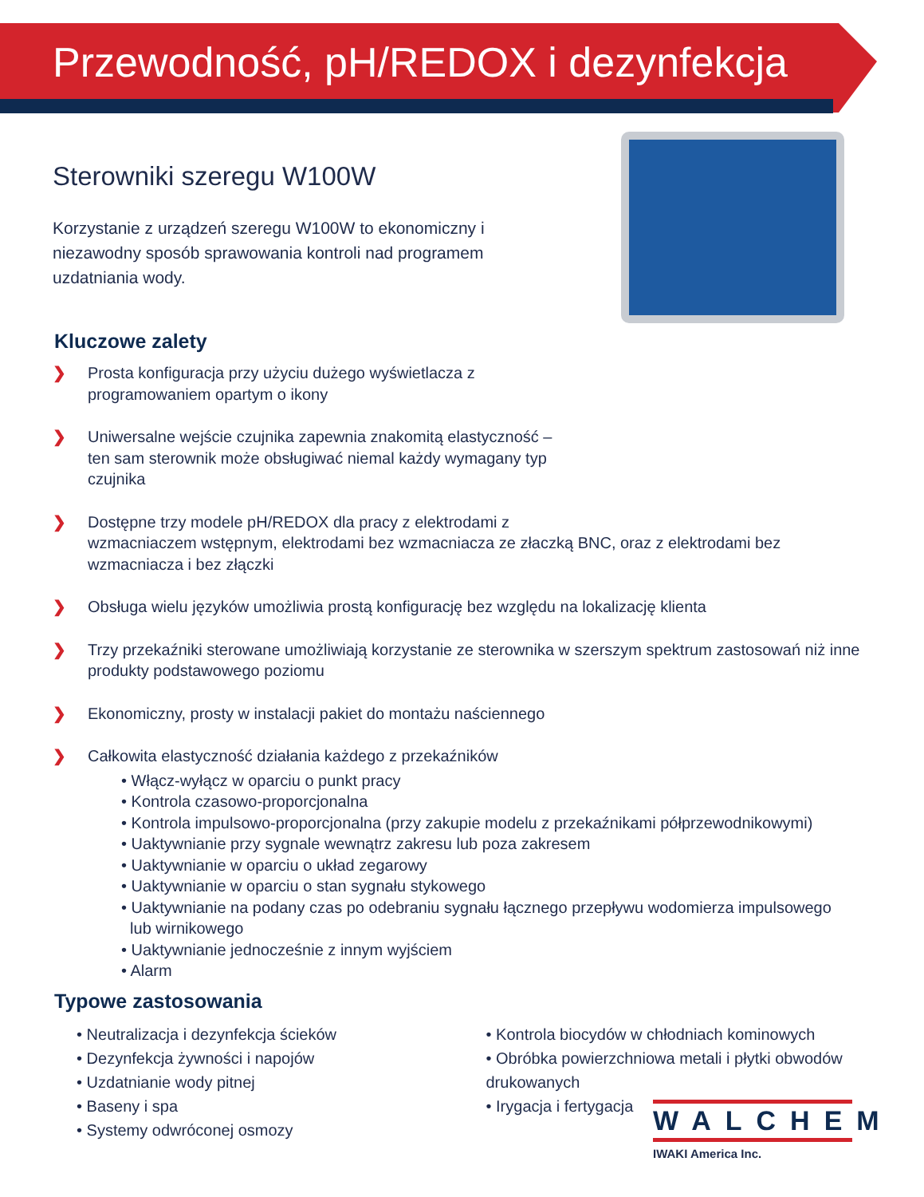Przewodność, pH/REDOX i dezynfekcja
Sterowniki szeregu W100W
Korzystanie z urządzeń szeregu W100W to ekonomiczny i niezawodny sposób sprawowania kontroli nad programem uzdatniania wody.
Kluczowe zalety
❯ Prosta konfiguracja przy użyciu dużego wyświetlacza z programowaniem opartym o ikony
❯ Uniwersalne wejście czujnika zapewnia znakomitą elastyczność – ten sam sterownik może obsługiwać niemal każdy wymagany typ czujnika
❯ Dostępne trzy modele pH/REDOX dla pracy z elektrodami z
wzmacniaczem wstępnym, elektrodami bez wzmacniacza ze złaczką BNC, oraz z elektrodami bez wzmacniacza i bez złączki
❯ Obsługa wielu języków umożliwia prostą konfigurację bez względu na lokalizację klienta
❯ Trzy przekaźniki sterowane umożliwiają korzystanie ze sterownika w szerszym spektrum zastosowań niż inne produkty podstawowego poziomu
❯ Ekonomiczny, prosty w instalacji pakiet do montażu naściennego
❯ Całkowita elastyczność działania każdego z przekaźników
• Włącz-wyłącz w oparciu o punkt pracy
• Kontrola czasowo-proporcjonalna
• Kontrola impulsowo-proporcjonalna (przy zakupie modelu z przekaźnikami półprzewodnikowymi)
• Uaktywnianie przy sygnale wewnątrz zakresu lub poza zakresem
• Uaktywnianie w oparciu o układ zegarowy
• Uaktywnianie w oparciu o stan sygnału stykowego
• Uaktywnianie na podany czas po odebraniu sygnału łącznego przepływu wodomierza impulsowego
lub wirnikowego
• Uaktywnianie jednocześnie z innym wyjściem
• Alarm
Typowe zastosowania
• Neutralizacja i dezynfekcja ścieków
• Dezynfekcja żywności i napojów
• Uzdatnianie wody pitnej
• Baseny i spa
• Systemy odwróconej osmozy
• Kontrola biocydów w chłodniach kominowych
• Obróbka powierzchniowa metali i płytki obwodów drukowanych
• Irygacja i fertygacja
WALCHEM
IWAKI America Inc.